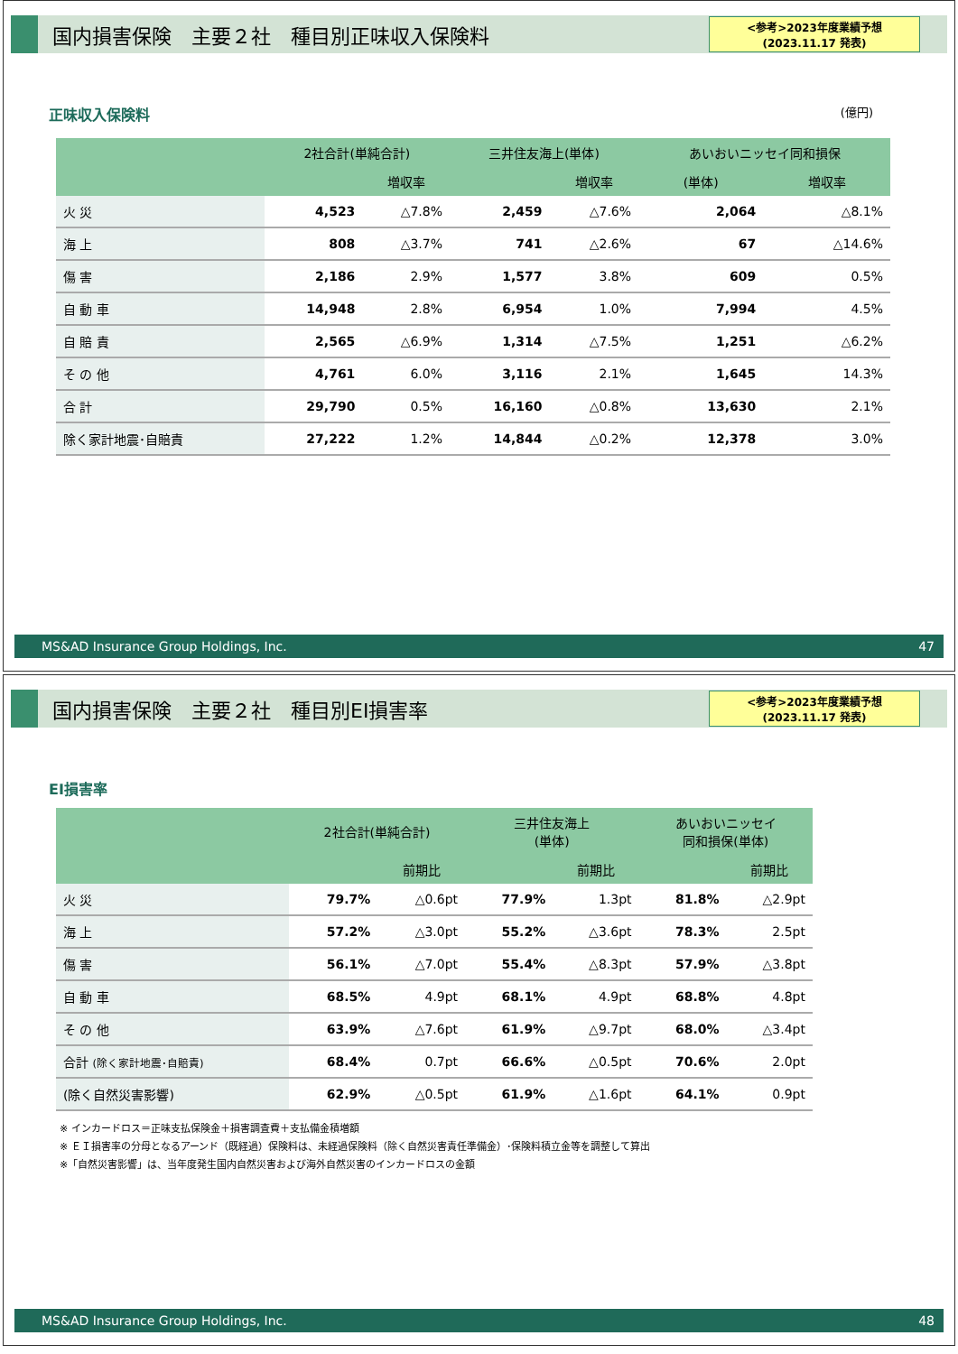国内損害保険　主要２社　種目別正味収入保険料
<参考>2023年度業績予想
(2023.11.17 発表)
正味収入保険料 (億円)
| | 2社合計(単純合計) | | 三井住友海上(単体) | | あいおいニッセイ同和損保 | |
| --- | --- | --- | --- | --- | --- | --- |
| | | 増収率 | | 増収率 | (単体) | 増収率 |
| 火 災 | 4,523 | △7.8% | 2,459 | △7.6% | 2,064 | △8.1% |
| 海 上 | 808 | △3.7% | 741 | △2.6% | 67 | △14.6% |
| 傷 害 | 2,186 | 2.9% | 1,577 | 3.8% | 609 | 0.5% |
| 自 動 車 | 14,948 | 2.8% | 6,954 | 1.0% | 7,994 | 4.5% |
| 自 賠 責 | 2,565 | △6.9% | 1,314 | △7.5% | 1,251 | △6.2% |
| そ の 他 | 4,761 | 6.0% | 3,116 | 2.1% | 1,645 | 14.3% |
| 合 計 | 29,790 | 0.5% | 16,160 | △0.8% | 13,630 | 2.1% |
| 除く家計地震･自賠責 | 27,222 | 1.2% | 14,844 | △0.2% | 12,378 | 3.0% |
MS&AD Insurance Group Holdings, Inc. 47
国内損害保険　主要２社　種目別EI損害率
<参考>2023年度業績予想
(2023.11.17 発表)
EI損害率
| | 2社合計(単純合計) | | 三井住友海上 (単体) | | あいおいニッセイ 同和損保(単体) | |
| --- | --- | --- | --- | --- | --- | --- |
| | | 前期比 | | 前期比 | | 前期比 |
| 火 災 | 79.7% | △0.6pt | 77.9% | 1.3pt | 81.8% | △2.9pt |
| 海 上 | 57.2% | △3.0pt | 55.2% | △3.6pt | 78.3% | 2.5pt |
| 傷 害 | 56.1% | △7.0pt | 55.4% | △8.3pt | 57.9% | △3.8pt |
| 自 動 車 | 68.5% | 4.9pt | 68.1% | 4.9pt | 68.8% | 4.8pt |
| そ の 他 | 63.9% | △7.6pt | 61.9% | △9.7pt | 68.0% | △3.4pt |
| 合計 (除く家計地震･自賠責) | 68.4% | 0.7pt | 66.6% | △0.5pt | 70.6% | 2.0pt |
| (除く自然災害影響) | 62.9% | △0.5pt | 61.9% | △1.6pt | 64.1% | 0.9pt |
※ インカードロス＝正味支払保険金＋損害調査費＋支払備金積増額
※ ＥＩ損害率の分母となるアーンド（既経過）保険料は、未経過保険料（除く自然災害責任準備金）･保険料積立金等を調整して算出
※「自然災害影響」は、当年度発生国内自然災害および海外自然災害のインカードロスの金額
MS&AD Insurance Group Holdings, Inc. 48